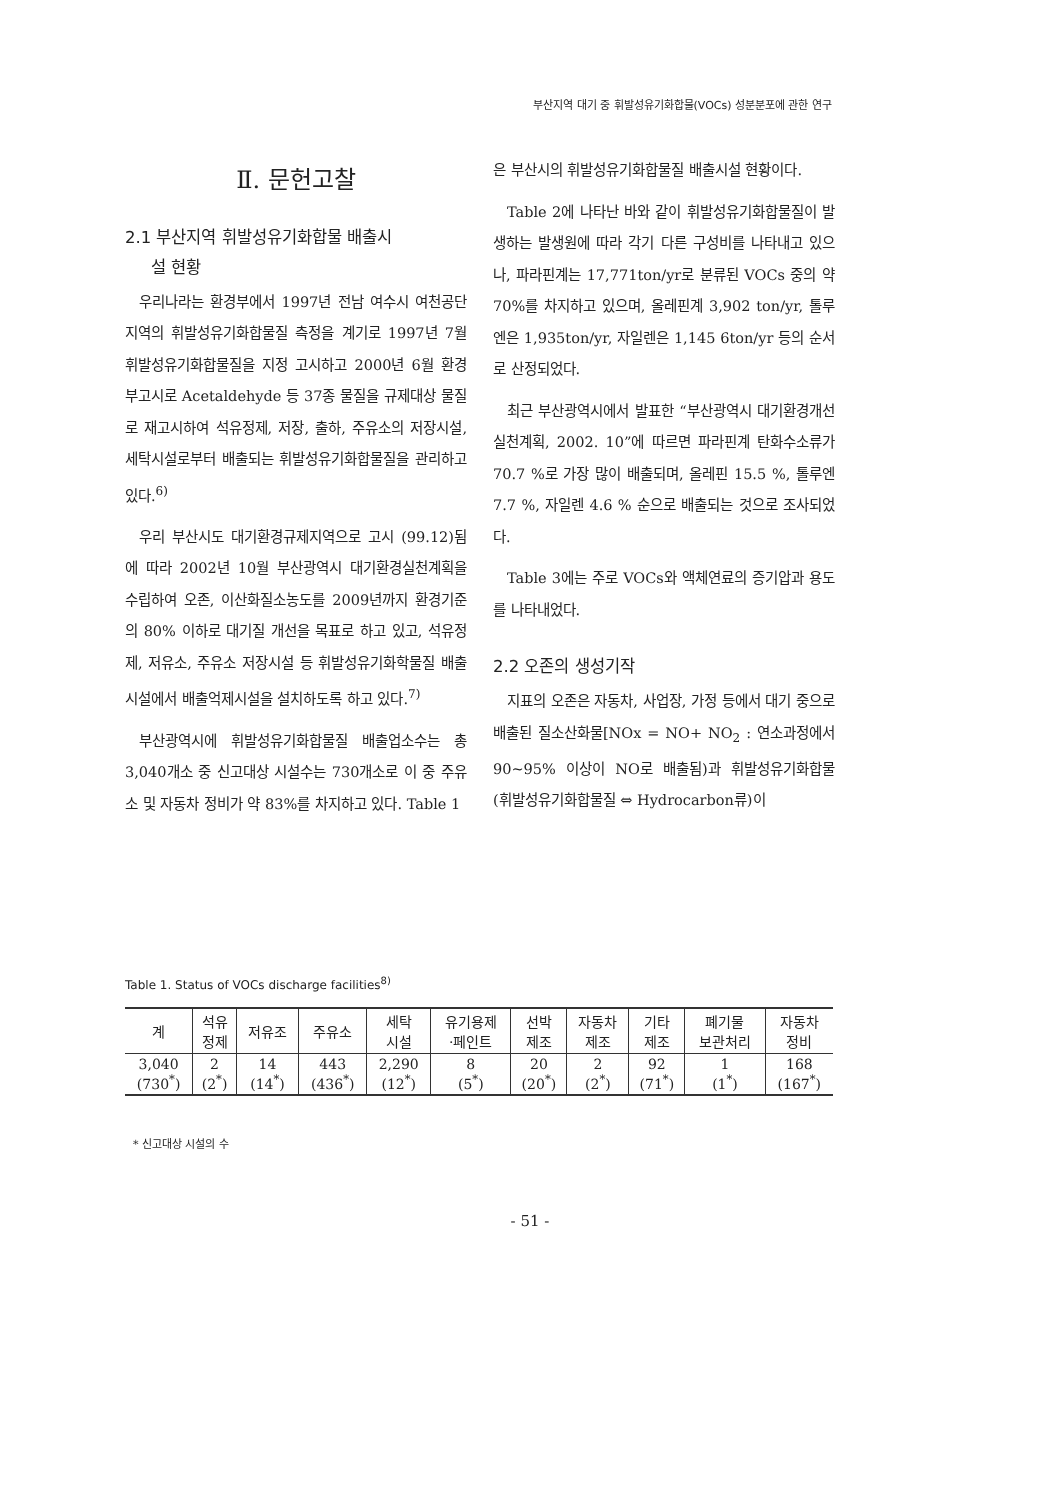부산지역 대기 중 휘발성유기화합물(VOCs) 성분분포에 관한 연구
Ⅱ. 문헌고찰
2.1 부산지역 휘발성유기화합물 배출시
설 현황
우리나라는 환경부에서 1997년 전남 여수시 여천공단지역의 휘발성유기화합물질 측정을 계기로 1997년 7월 휘발성유기화합물질을 지정 고시하고 2000년 6월 환경부고시로 Acetaldehyde 등 37종 물질을 규제대상 물질로 재고시하여 석유정제, 저장, 출하, 주유소의 저장시설, 세탁시설로부터 배출되는 휘발성유기화합물질을 관리하고 있다.<sup>6)</sup>
우리 부산시도 대기환경규제지역으로 고시 (99.12)됨에 따라 2002년 10월 부산광역시 대기환경실천계획을 수립하여 오존, 이산화질소농도를 2009년까지 환경기준의 80% 이하로 대기질 개선을 목표로 하고 있고, 석유정제, 저유소, 주유소 저장시설 등 휘발성유기화학물질 배출시설에서 배출억제시설을 설치하도록 하고 있다.<sup>7)</sup>
부산광역시에 휘발성유기화합물질 배출업소수는 총 3,040개소 중 신고대상 시설수는 730개소로 이 중 주유소 및 자동차 정비가 약 83%를 차지하고 있다. Table 1
은 부산시의 휘발성유기화합물질 배출시설 현황이다.
Table 2에 나타난 바와 같이 휘발성유기화합물질이 발생하는 발생원에 따라 각기 다른 구성비를 나타내고 있으나, 파라핀계는 17,771ton/yr로 분류된 VOCs 중의 약 70%를 차지하고 있으며, 올레핀계 3,902 ton/yr, 톨루엔은 1,935ton/yr, 자일렌은 1,145 6ton/yr 등의 순서로 산정되었다.
최근 부산광역시에서 발표한 “부산광역시 대기환경개선 실천계획, 2002. 10”에 따르면 파라핀계 탄화수소류가 70.7 %로 가장 많이 배출되며, 올레핀 15.5 %, 톨루엔 7.7 %, 자일렌 4.6 % 순으로 배출되는 것으로 조사되었다.
Table 3에는 주로 VOCs와 액체연료의 증기압과 용도를 나타내었다.
2.2 오존의 생성기작
지표의 오존은 자동차, 사업장, 가정 등에서 대기 중으로 배출된 질소산화물[NOx = NO+ NO<sub>2</sub> : 연소과정에서 90∼95% 이상이 NO로 배출됨)과 휘발성유기화합물 (휘발성유기화합물질 ⇔ Hydrocarbon류)이
Table 1. Status of VOCs discharge facilities<sup>8)</sup>
| 계 | 석유 정제 | 저유조 | 주유소 | 세탁 시설 | 유기용제 ·페인트 | 선박 제조 | 자동차 제조 | 기타 제조 | 폐기물 보관처리 | 자동차 정비 |
| --- | --- | --- | --- | --- | --- | --- | --- | --- | --- | --- |
| 3,040 (730<sup>*</sup>) | 2 (2<sup>*</sup>) | 14 (14<sup>*</sup>) | 443 (436<sup>*</sup>) | 2,290 (12<sup>*</sup>) | 8 (5<sup>*</sup>) | 20 (20<sup>*</sup>) | 2 (2<sup>*</sup>) | 92 (71<sup>*</sup>) | 1 (1<sup>*</sup>) | 168 (167<sup>*</sup>) |
* 신고대상 시설의 수
- 51 -